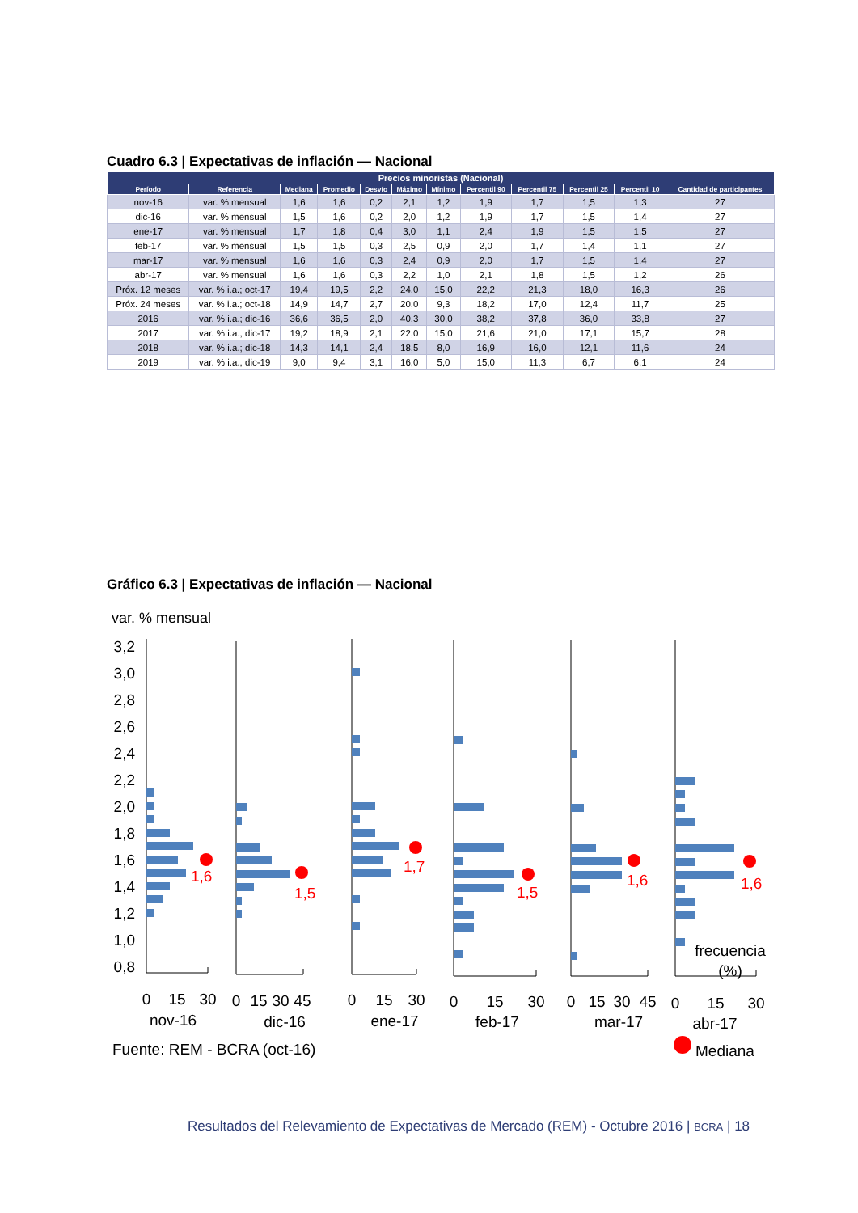Cuadro 6.3 | Expectativas de inflación — Nacional
| Precios minoristas (Nacional) | | | | | | | | | | | |
| --- | --- | --- | --- | --- | --- | --- | --- | --- | --- | --- | --- |
| Período | Referencia | Mediana | Promedio | Desvío | Máximo | Mínimo | Percentil 90 | Percentil 75 | Percentil 25 | Percentil 10 | Cantidad de participantes |
| nov-16 | var. % mensual | 1,6 | 1,6 | 0,2 | 2,1 | 1,2 | 1,9 | 1,7 | 1,5 | 1,3 | 27 |
| dic-16 | var. % mensual | 1,5 | 1,6 | 0,2 | 2,0 | 1,2 | 1,9 | 1,7 | 1,5 | 1,4 | 27 |
| ene-17 | var. % mensual | 1,7 | 1,8 | 0,4 | 3,0 | 1,1 | 2,4 | 1,9 | 1,5 | 1,5 | 27 |
| feb-17 | var. % mensual | 1,5 | 1,5 | 0,3 | 2,5 | 0,9 | 2,0 | 1,7 | 1,4 | 1,1 | 27 |
| mar-17 | var. % mensual | 1,6 | 1,6 | 0,3 | 2,4 | 0,9 | 2,0 | 1,7 | 1,5 | 1,4 | 27 |
| abr-17 | var. % mensual | 1,6 | 1,6 | 0,3 | 2,2 | 1,0 | 2,1 | 1,8 | 1,5 | 1,2 | 26 |
| Próx. 12 meses | var. % i.a.; oct-17 | 19,4 | 19,5 | 2,2 | 24,0 | 15,0 | 22,2 | 21,3 | 18,0 | 16,3 | 26 |
| Próx. 24 meses | var. % i.a.; oct-18 | 14,9 | 14,7 | 2,7 | 20,0 | 9,3 | 18,2 | 17,0 | 12,4 | 11,7 | 25 |
| 2016 | var. % i.a.; dic-16 | 36,6 | 36,5 | 2,0 | 40,3 | 30,0 | 38,2 | 37,8 | 36,0 | 33,8 | 27 |
| 2017 | var. % i.a.; dic-17 | 19,2 | 18,9 | 2,1 | 22,0 | 15,0 | 21,6 | 21,0 | 17,1 | 15,7 | 28 |
| 2018 | var. % i.a.; dic-18 | 14,3 | 14,1 | 2,4 | 18,5 | 8,0 | 16,9 | 16,0 | 12,1 | 11,6 | 24 |
| 2019 | var. % i.a.; dic-19 | 9,0 | 9,4 | 3,1 | 16,0 | 5,0 | 15,0 | 11,3 | 6,7 | 6,1 | 24 |
Gráfico 6.3 | Expectativas de inflación — Nacional
var. % mensual
3,2
3,0
2,8
2,6
2,4
2,2
2,0
1,8
1,6
1,4
1,2
1,0
0,8
1,6
1,5
1,7
1,5
1,6
1,6
0
15
30
0
15
30
45
0
15
30
0
15
30
0
15
30
45
0
15
30
nov-16
dic-16
ene-17
feb-17
mar-17
abr-17
frecuencia
(%)
Fuente: REM - BCRA (oct-16)
Mediana
Resultados del Relevamiento de Expectativas de Mercado (REM) - Octubre 2016 | BCRA | 18